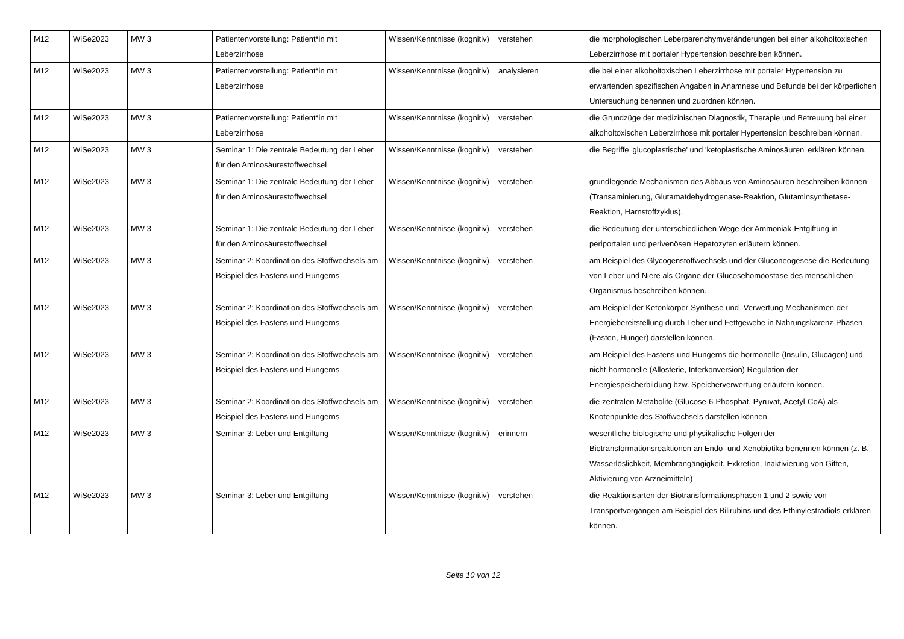| M12 | WiSe2023 | MW 3 | Patientenvorstellung: Patient*in mit Leberzirrhose | Wissen/Kenntnisse (kognitiv) | verstehen | die morphologischen Leberparenchymveränderungen bei einer alkoholtoxischen Leberzirrhose mit portaler Hypertension beschreiben können. |
| M12 | WiSe2023 | MW 3 | Patientenvorstellung: Patient*in mit Leberzirrhose | Wissen/Kenntnisse (kognitiv) | analysieren | die bei einer alkoholtoxischen Leberzirrhose mit portaler Hypertension zu erwartenden spezifischen Angaben in Anamnese und Befunde bei der körperlichen Untersuchung benennen und zuordnen können. |
| M12 | WiSe2023 | MW 3 | Patientenvorstellung: Patient*in mit Leberzirrhose | Wissen/Kenntnisse (kognitiv) | verstehen | die Grundzüge der medizinischen Diagnostik, Therapie und Betreuung bei einer alkoholtoxischen Leberzirrhose mit portaler Hypertension beschreiben können. |
| M12 | WiSe2023 | MW 3 | Seminar 1: Die zentrale Bedeutung der Leber für den Aminosäurestoffwechsel | Wissen/Kenntnisse (kognitiv) | verstehen | die Begriffe 'glucoplastische' und 'ketoplastische Aminosäuren' erklären können. |
| M12 | WiSe2023 | MW 3 | Seminar 1: Die zentrale Bedeutung der Leber für den Aminosäurestoffwechsel | Wissen/Kenntnisse (kognitiv) | verstehen | grundlegende Mechanismen des Abbaus von Aminosäuren beschreiben können (Transaminierung, Glutamatdehydrogenase-Reaktion, Glutaminsynthetase-Reaktion, Harnstoffzyklus). |
| M12 | WiSe2023 | MW 3 | Seminar 1: Die zentrale Bedeutung der Leber für den Aminosäurestoffwechsel | Wissen/Kenntnisse (kognitiv) | verstehen | die Bedeutung der unterschiedlichen Wege der Ammoniak-Entgiftung in periportalen und perivenösen Hepatozyten erläutern können. |
| M12 | WiSe2023 | MW 3 | Seminar 2: Koordination des Stoffwechsels am Beispiel des Fastens und Hungerns | Wissen/Kenntnisse (kognitiv) | verstehen | am Beispiel des Glycogenstoffwechsels und der Gluconeogesese die Bedeutung von Leber und Niere als Organe der Glucosehomöostase des menschlichen Organismus beschreiben können. |
| M12 | WiSe2023 | MW 3 | Seminar 2: Koordination des Stoffwechsels am Beispiel des Fastens und Hungerns | Wissen/Kenntnisse (kognitiv) | verstehen | am Beispiel der Ketonkörper-Synthese und -Verwertung Mechanismen der Energiebereitstellung durch Leber und Fettgewebe in Nahrungskarenz-Phasen (Fasten, Hunger) darstellen können. |
| M12 | WiSe2023 | MW 3 | Seminar 2: Koordination des Stoffwechsels am Beispiel des Fastens und Hungerns | Wissen/Kenntnisse (kognitiv) | verstehen | am Beispiel des Fastens und Hungerns die hormonelle (Insulin, Glucagon) und nicht-hormonelle (Allosterie, Interkonversion) Regulation der Energiespeicherbildung bzw. Speicherverwertung erläutern können. |
| M12 | WiSe2023 | MW 3 | Seminar 2: Koordination des Stoffwechsels am Beispiel des Fastens und Hungerns | Wissen/Kenntnisse (kognitiv) | verstehen | die zentralen Metabolite (Glucose-6-Phosphat, Pyruvat, Acetyl-CoA) als Knotenpunkte des Stoffwechsels darstellen können. |
| M12 | WiSe2023 | MW 3 | Seminar 3: Leber und Entgiftung | Wissen/Kenntnisse (kognitiv) | erinnern | wesentliche biologische und physikalische Folgen der Biotransformationsreaktionen an Endo- und Xenobiotika benennen können (z. B. Wasserlöslichkeit, Membrangängigkeit, Exkretion, Inaktivierung von Giften, Aktivierung von Arzneimitteln) |
| M12 | WiSe2023 | MW 3 | Seminar 3: Leber und Entgiftung | Wissen/Kenntnisse (kognitiv) | verstehen | die Reaktionsarten der Biotransformationsphasen 1 und 2 sowie von Transportvorgängen am Beispiel des Bilirubins und des Ethinylestradiols erklären können. |
Seite 10 von 12